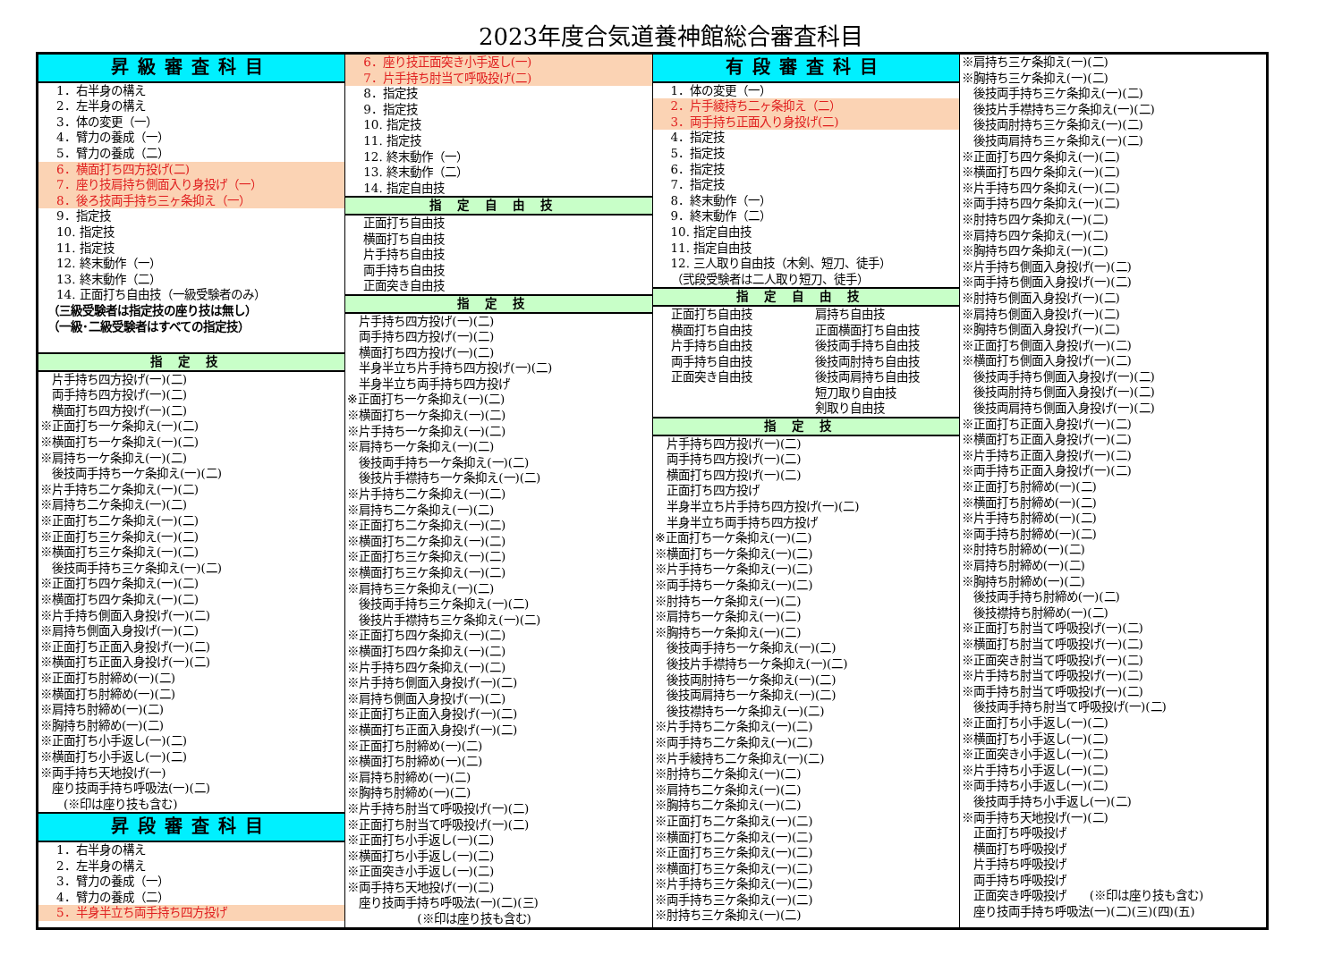2023年度合気道養神館総合審査科目
昇級審査科目
1．右半身の構え
2．左半身の構え
3．体の変更（一）
4．臂力の養成（一）
5．臂力の養成（二）
6．横面打ち四方投げ(二)
7．座り技肩持ち側面入り身投げ（一）
8．後ろ技両手持ち三ヶ条抑え（一）
9．指定技
10. 指定技
11. 指定技
12. 終末動作（一）
13. 終末動作（二）
14. 正面打ち自由技（一級受験者のみ）
（三級受験者は指定技の座り技は無し）
（一級･二級受験者はすべての指定技）
指定技
　片手持ち四方投げ(一)(二)
　両手持ち四方投げ(一)(二)
　横面打ち四方投げ(一)(二)
※正面打ち一ケ条抑え(一)(二)
※横面打ち一ケ条抑え(一)(二)
※肩持ち一ケ条抑え(一)(二)
　後技両手持ち一ケ条抑え(一)(二)
※片手持ち二ケ条抑え(一)(二)
※肩持ち二ケ条抑え(一)(二)
※正面打ち二ケ条抑え(一)(二)
※正面打ち三ケ条抑え(一)(二)
※横面打ち三ケ条抑え(一)(二)
　後技両手持ち三ケ条抑え(一)(二)
※正面打ち四ケ条抑え(一)(二)
※横面打ち四ケ条抑え(一)(二)
※片手持ち側面入身投げ(一)(二)
※肩持ち側面入身投げ(一)(二)
※正面打ち正面入身投げ(一)(二)
※横面打ち正面入身投げ(一)(二)
※正面打ち肘締め(一)(二)
※横面打ち肘締め(一)(二)
※肩持ち肘締め(一)(二)
※胸持ち肘締め(一)(二)
※正面打ち小手返し(一)(二)
※横面打ち小手返し(一)(二)
※両手持ち天地投げ(一)
　座り技両手持ち呼吸法(一)(二)
　　(※印は座り技も含む)
昇段審査科目
1．右半身の構え
2．左半身の構え
3．臂力の養成（一）
4．臂力の養成（二）
5．半身半立ち両手持ち四方投げ
6．座り技正面突き小手返し(一)
7．片手持ち肘当て呼吸投げ(二)
8．指定技
9．指定技
10. 指定技
11. 指定技
12. 終末動作（一）
13. 終末動作（二）
14. 指定自由技
指定自由技
正面打ち自由技
横面打ち自由技
片手持ち自由技
両手持ち自由技
正面突き自由技
指定技
　片手持ち四方投げ(一)(二)
　両手持ち四方投げ(一)(二)
　横面打ち四方投げ(一)(二)
　半身半立ち片手持ち四方投げ(一)(二)
　半身半立ち両手持ち四方投げ
※正面打ち一ケ条抑え(一)(二)
※横面打ち一ケ条抑え(一)(二)
※片手持ち一ケ条抑え(一)(二)
※肩持ち一ケ条抑え(一)(二)
　後技両手持ち一ケ条抑え(一)(二)
　後技片手襟持ち一ケ条抑え(一)(二)
※片手持ち二ケ条抑え(一)(二)
※肩持ち二ケ条抑え(一)(二)
※正面打ち二ケ条抑え(一)(二)
※横面打ち二ケ条抑え(一)(二)
※正面打ち三ケ条抑え(一)(二)
※横面打ち三ケ条抑え(一)(二)
※肩持ち三ケ条抑え(一)(二)
　後技両手持ち三ケ条抑え(一)(二)
　後技片手襟持ち三ケ条抑え(一)(二)
※正面打ち四ケ条抑え(一)(二)
※横面打ち四ケ条抑え(一)(二)
※片手持ち四ケ条抑え(一)(二)
※片手持ち側面入身投げ(一)(二)
※肩持ち側面入身投げ(一)(二)
※正面打ち正面入身投げ(一)(二)
※横面打ち正面入身投げ(一)(二)
※正面打ち肘締め(一)(二)
※横面打ち肘締め(一)(二)
※肩持ち肘締め(一)(二)
※胸持ち肘締め(一)(二)
※片手持ち肘当て呼吸投げ(一)(二)
※正面打ち肘当て呼吸投げ(一)(二)
※正面打ち小手返し(一)(二)
※横面打ち小手返し(一)(二)
※正面突き小手返し(一)(二)
※両手持ち天地投げ(一)(二)
　座り技両手持ち呼吸法(一)(二)(三)
　　　　　　(※印は座り技も含む)
有段審査科目
1．体の変更（一）
2．片手綾持ち二ヶ条抑え（二）
3．両手持ち正面入り身投げ(二)
4．指定技
5．指定技
6．指定技
7．指定技
8．終末動作（一）
9．終末動作（二）
10. 指定自由技
11. 指定自由技
12. 三人取り自由技（木剣、短刀、徒手）
（弐段受験者は二人取り短刀、徒手）
指定自由技
正面打ち自由技
横面打ち自由技
片手持ち自由技
両手持ち自由技
正面突き自由技
肩持ち自由技
正面横面打ち自由技
後技両手持ち自由技
後技両肘持ち自由技
後技両肩持ち自由技
短刀取り自由技
剣取り自由技
指定技
　片手持ち四方投げ(一)(二)
　両手持ち四方投げ(一)(二)
　横面打ち四方投げ(一)(二)
　正面打ち四方投げ
　半身半立ち片手持ち四方投げ(一)(二)
　半身半立ち両手持ち四方投げ
※正面打ち一ケ条抑え(一)(二)
※横面打ち一ケ条抑え(一)(二)
※片手持ち一ケ条抑え(一)(二)
※両手持ち一ケ条抑え(一)(二)
※肘持ち一ケ条抑え(一)(二)
※肩持ち一ケ条抑え(一)(二)
※胸持ち一ケ条抑え(一)(二)
　後技両手持ち一ケ条抑え(一)(二)
　後技片手襟持ち一ケ条抑え(一)(二)
　後技両肘持ち一ケ条抑え(一)(二)
　後技両肩持ち一ケ条抑え(一)(二)
　後技襟持ち一ケ条抑え(一)(二)
※片手持ち二ケ条抑え(一)(二)
※両手持ち二ケ条抑え(一)(二)
※片手綾持ち二ケ条抑え(一)(二)
※肘持ち二ケ条抑え(一)(二)
※肩持ち二ケ条抑え(一)(二)
※胸持ち二ケ条抑え(一)(二)
※正面打ち二ケ条抑え(一)(二)
※横面打ち二ケ条抑え(一)(二)
※正面打ち三ケ条抑え(一)(二)
※横面打ち三ケ条抑え(一)(二)
※片手持ち三ケ条抑え(一)(二)
※両手持ち三ケ条抑え(一)(二)
※肘持ち三ケ条抑え(一)(二)
※肩持ち三ケ条抑え(一)(二)
※胸持ち三ケ条抑え(一)(二)
　後技両手持ち三ケ条抑え(一)(二)
　後技片手襟持ち三ケ条抑え(一)(二)
　後技両肘持ち三ケ条抑え(一)(二)
　後技両肩持ち三ヶ条抑え(一)(二)
※正面打ち四ケ条抑え(一)(二)
※横面打ち四ケ条抑え(一)(二)
※片手持ち四ケ条抑え(一)(二)
※両手持ち四ケ条抑え(一)(二)
※肘持ち四ケ条抑え(一)(二)
※肩持ち四ケ条抑え(一)(二)
※胸持ち四ケ条抑え(一)(二)
※片手持ち側面入身投げ(一)(二)
※両手持ち側面入身投げ(一)(二)
※肘持ち側面入身投げ(一)(二)
※肩持ち側面入身投げ(一)(二)
※胸持ち側面入身投げ(一)(二)
※正面打ち側面入身投げ(一)(二)
※横面打ち側面入身投げ(一)(二)
　後技両手持ち側面入身投げ(一)(二)
　後技両肘持ち側面入身投げ(一)(二)
　後技両肩持ち側面入身投げ(一)(二)
※正面打ち正面入身投げ(一)(二)
※横面打ち正面入身投げ(一)(二)
※片手持ち正面入身投げ(一)(二)
※両手持ち正面入身投げ(一)(二)
※正面打ち肘締め(一)(二)
※横面打ち肘締め(一)(二)
※片手持ち肘締め(一)(二)
※両手持ち肘締め(一)(二)
※肘持ち肘締め(一)(二)
※肩持ち肘締め(一)(二)
※胸持ち肘締め(一)(二)
　後技両手持ち肘締め(一)(二)
　後技襟持ち肘締め(一)(二)
※正面打ち肘当て呼吸投げ(一)(二)
※横面打ち肘当て呼吸投げ(一)(二)
※正面突き肘当て呼吸投げ(一)(二)
※片手持ち肘当て呼吸投げ(一)(二)
※両手持ち肘当て呼吸投げ(一)(二)
　後技両手持ち肘当て呼吸投げ(一)(二)
※正面打ち小手返し(一)(二)
※横面打ち小手返し(一)(二)
※正面突き小手返し(一)(二)
※片手持ち小手返し(一)(二)
※両手持ち小手返し(一)(二)
　後技両手持ち小手返し(一)(二)
※両手持ち天地投げ(一)(二)
　正面打ち呼吸投げ
　横面打ち呼吸投げ
　片手持ち呼吸投げ
　両手持ち呼吸投げ
　正面突き呼吸投げ　　(※印は座り技も含む)
　座り技両手持ち呼吸法(一)(二)(三)(四)(五)